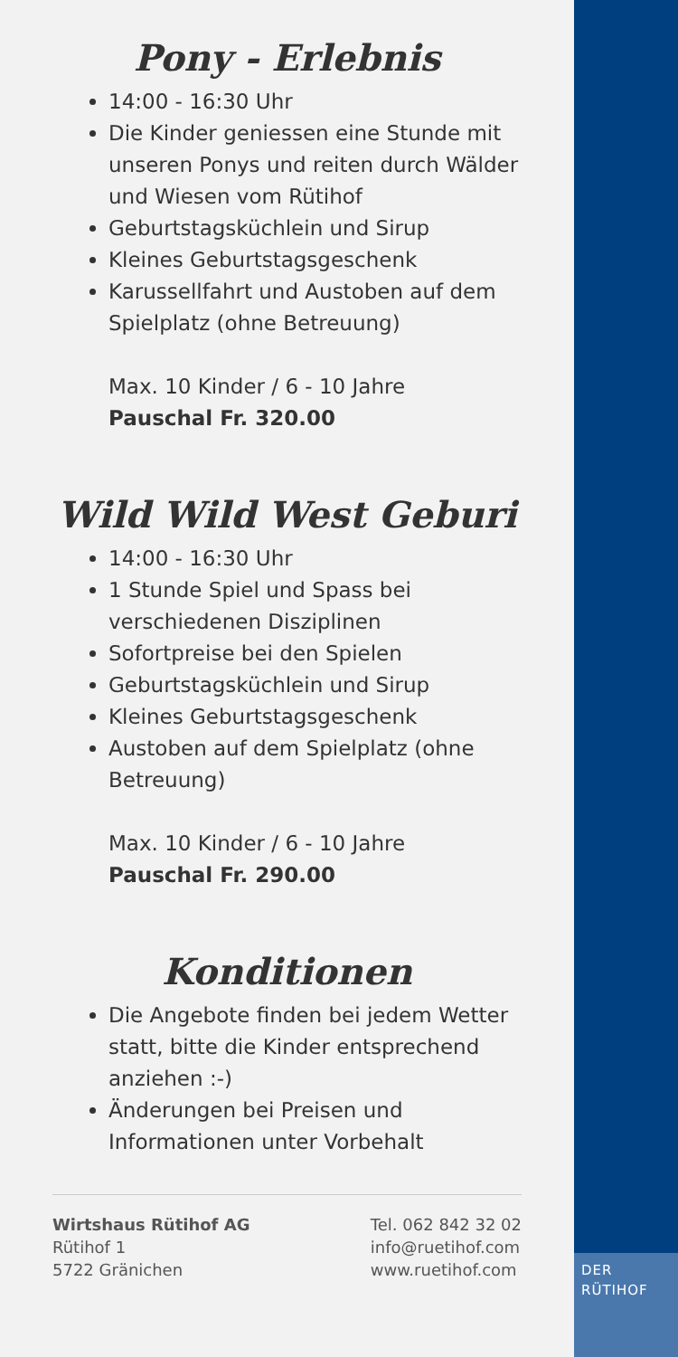DER
RÜTIHOF
Pony - Erlebnis
14:00 - 16:30 Uhr
Die Kinder geniessen eine Stunde mit unseren Ponys und reiten durch Wälder und Wiesen vom Rütihof
Geburtstagsküchlein und Sirup
Kleines Geburtstagsgeschenk
Karussellfahrt und Austoben auf dem Spielplatz (ohne Betreuung)
Max. 10 Kinder / 6 - 10 Jahre
Pauschal Fr. 320.00
Wild Wild West Geburi
14:00 - 16:30 Uhr
1 Stunde Spiel und Spass bei verschiedenen Disziplinen
Sofortpreise bei den Spielen
Geburtstagsküchlein und Sirup
Kleines Geburtstagsgeschenk
Austoben auf dem Spielplatz (ohne Betreuung)
Max. 10 Kinder / 6 - 10 Jahre
Pauschal Fr. 290.00
Konditionen
Die Angebote finden bei jedem Wetter statt, bitte die Kinder entsprechend anziehen :-)
Änderungen bei Preisen und Informationen unter Vorbehalt
Wirtshaus Rütihof AG
Rütihof 1
5722 Gränichen
Tel. 062 842 32 02
info@ruetihof.com
www.ruetihof.com